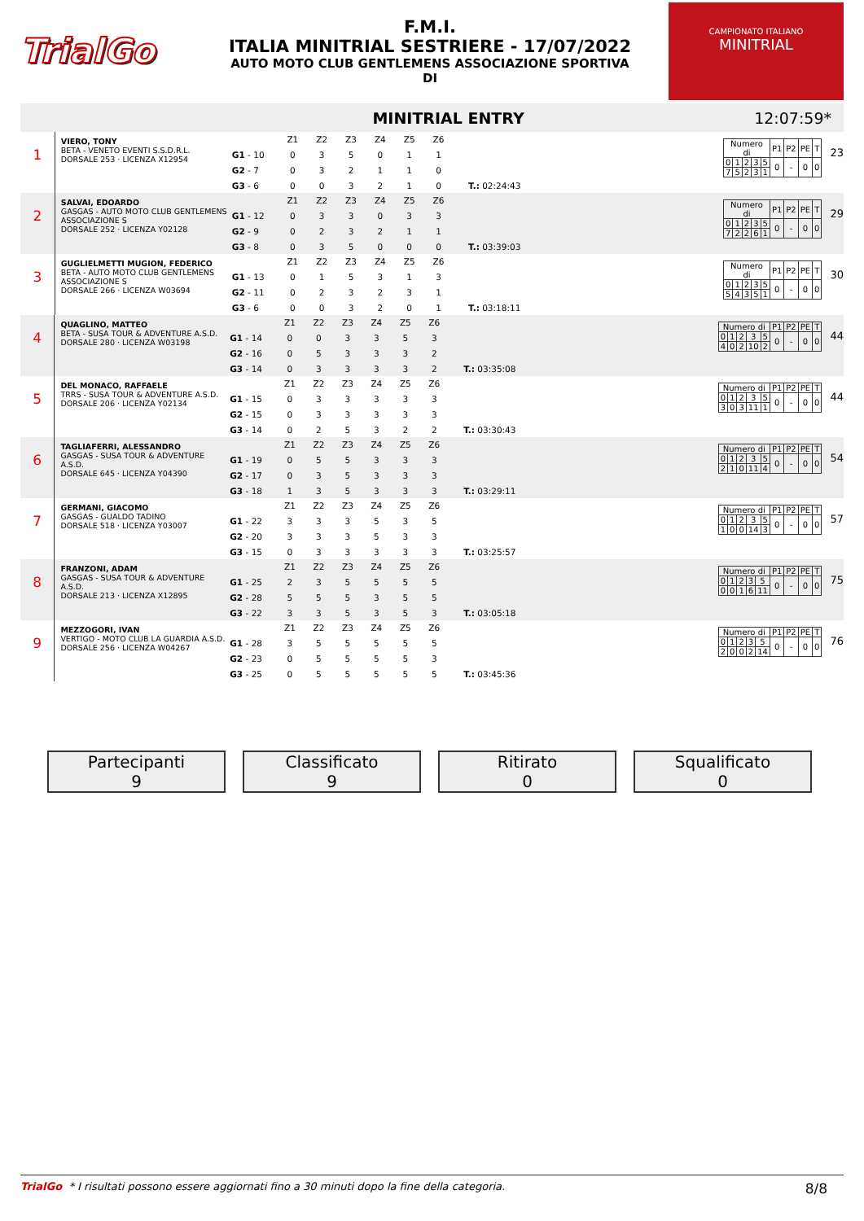TrialGo
F.M.I.
ITALIA MINITRIAL SESTRIERE - 17/07/2022
AUTO MOTO CLUB GENTLEMENS ASSOCIAZIONE SPORTIVA
DI
CAMPIONATO ITALIANO
MINITRIAL
MINITRIAL ENTRY 12:07:59*
1
VIERO, TONY
BETA - VENETO EVENTI S.S.D.R.L.
DORSALE 253 · LICENZA X12954
| | Z1 | Z2 | Z3 | Z4 | Z5 | Z6 | |
| G1 - 10 | 0 | 3 | 5 | 0 | 1 | 1 | |
| G2 - 7 | 0 | 3 | 2 | 1 | 1 | 0 | |
| G3 - 6 | 0 | 0 | 3 | 2 | 1 | 0 | T.: 02:24:43 |
| Numero di | | | | | P1 | P2 | PE | T |
| 0 | 1 | 2 | 3 | 5 | 0 | - | 0 | 0 |
| 7 | 5 | 2 | 3 | 1 | | | | |
23
2
SALVAI, EDOARDO
GASGAS - AUTO MOTO CLUB GENTLEMENS ASSOCIAZIONE S
DORSALE 252 · LICENZA Y02128
| | Z1 | Z2 | Z3 | Z4 | Z5 | Z6 | |
| G1 - 12 | 0 | 3 | 3 | 0 | 3 | 3 | |
| G2 - 9 | 0 | 2 | 3 | 2 | 1 | 1 | |
| G3 - 8 | 0 | 3 | 5 | 0 | 0 | 0 | T.: 03:39:03 |
| Numero di | | | | | P1 | P2 | PE | T |
| 0 | 1 | 2 | 3 | 5 | 0 | - | 0 | 0 |
| 7 | 2 | 2 | 6 | 1 | | | | |
29
3
GUGLIELMETTI MUGION, FEDERICO
BETA - AUTO MOTO CLUB GENTLEMENS ASSOCIAZIONE S
DORSALE 266 · LICENZA W03694
| | Z1 | Z2 | Z3 | Z4 | Z5 | Z6 | |
| G1 - 13 | 0 | 1 | 5 | 3 | 1 | 3 | |
| G2 - 11 | 0 | 2 | 3 | 2 | 3 | 1 | |
| G3 - 6 | 0 | 0 | 3 | 2 | 0 | 1 | T.: 03:18:11 |
| Numero di | | | | | P1 | P2 | PE | T |
| 0 | 1 | 2 | 3 | 5 | 0 | - | 0 | 0 |
| 5 | 4 | 3 | 5 | 1 | | | | |
30
4
QUAGLINO, MATTEO
BETA - SUSA TOUR & ADVENTURE A.S.D.
DORSALE 280 · LICENZA W03198
| | Z1 | Z2 | Z3 | Z4 | Z5 | Z6 | |
| G1 - 14 | 0 | 0 | 3 | 3 | 5 | 3 | |
| G2 - 16 | 0 | 5 | 3 | 3 | 3 | 2 | |
| G3 - 14 | 0 | 3 | 3 | 3 | 3 | 2 | T.: 03:35:08 |
| Numero di | | | | | P1 | P2 | PE | T |
| 0 | 1 | 2 | 3 | 5 | 0 | - | 0 | 0 |
| 4 | 0 | 2 | 10 | 2 | | | | |
44
5
DEL MONACO, RAFFAELE
TRRS - SUSA TOUR & ADVENTURE A.S.D.
DORSALE 206 · LICENZA Y02134
| | Z1 | Z2 | Z3 | Z4 | Z5 | Z6 | |
| G1 - 15 | 0 | 3 | 3 | 3 | 3 | 3 | |
| G2 - 15 | 0 | 3 | 3 | 3 | 3 | 3 | |
| G3 - 14 | 0 | 2 | 5 | 3 | 2 | 2 | T.: 03:30:43 |
| Numero di | | | | | P1 | P2 | PE | T |
| 0 | 1 | 2 | 3 | 5 | 0 | - | 0 | 0 |
| 3 | 0 | 3 | 11 | 1 | | | | |
44
6
TAGLIAFERRI, ALESSANDRO
GASGAS - SUSA TOUR & ADVENTURE A.S.D.
DORSALE 645 · LICENZA Y04390
| | Z1 | Z2 | Z3 | Z4 | Z5 | Z6 | |
| G1 - 19 | 0 | 5 | 5 | 3 | 3 | 3 | |
| G2 - 17 | 0 | 3 | 5 | 3 | 3 | 3 | |
| G3 - 18 | 1 | 3 | 5 | 3 | 3 | 3 | T.: 03:29:11 |
| Numero di | | | | | P1 | P2 | PE | T |
| 0 | 1 | 2 | 3 | 5 | 0 | - | 0 | 0 |
| 2 | 1 | 0 | 11 | 4 | | | | |
54
7
GERMANI, GIACOMO
GASGAS - GUALDO TADINO
DORSALE 518 · LICENZA Y03007
| | Z1 | Z2 | Z3 | Z4 | Z5 | Z6 | |
| G1 - 22 | 3 | 3 | 3 | 5 | 3 | 5 | |
| G2 - 20 | 3 | 3 | 3 | 5 | 3 | 3 | |
| G3 - 15 | 0 | 3 | 3 | 3 | 3 | 3 | T.: 03:25:57 |
| Numero di | | | | | P1 | P2 | PE | T |
| 0 | 1 | 2 | 3 | 5 | 0 | - | 0 | 0 |
| 1 | 0 | 0 | 14 | 3 | | | | |
57
8
FRANZONI, ADAM
GASGAS - SUSA TOUR & ADVENTURE A.S.D.
DORSALE 213 · LICENZA X12895
| | Z1 | Z2 | Z3 | Z4 | Z5 | Z6 | |
| G1 - 25 | 2 | 3 | 5 | 5 | 5 | 5 | |
| G2 - 28 | 5 | 5 | 5 | 3 | 5 | 5 | |
| G3 - 22 | 3 | 3 | 5 | 3 | 5 | 3 | T.: 03:05:18 |
| Numero di | | | | | P1 | P2 | PE | T |
| 0 | 1 | 2 | 3 | 5 | 0 | - | 0 | 0 |
| 0 | 0 | 1 | 6 | 11 | | | | |
75
9
MEZZOGORI, IVAN
VERTIGO - MOTO CLUB LA GUARDIA A.S.D.
DORSALE 256 · LICENZA W04267
| | Z1 | Z2 | Z3 | Z4 | Z5 | Z6 | |
| G1 - 28 | 3 | 5 | 5 | 5 | 5 | 5 | |
| G2 - 23 | 0 | 5 | 5 | 5 | 5 | 3 | |
| G3 - 25 | 0 | 5 | 5 | 5 | 5 | 5 | T.: 03:45:36 |
| Numero di | | | | | P1 | P2 | PE | T |
| 0 | 1 | 2 | 3 | 5 | 0 | - | 0 | 0 |
| 2 | 0 | 0 | 2 | 14 | | | | |
76
Partecipanti
9
Classificato
9
Ritirato
0
Squalificato
0
TrialGo * I risultati possono essere aggiornati fino a 30 minuti dopo la fine della categoria. 8/8